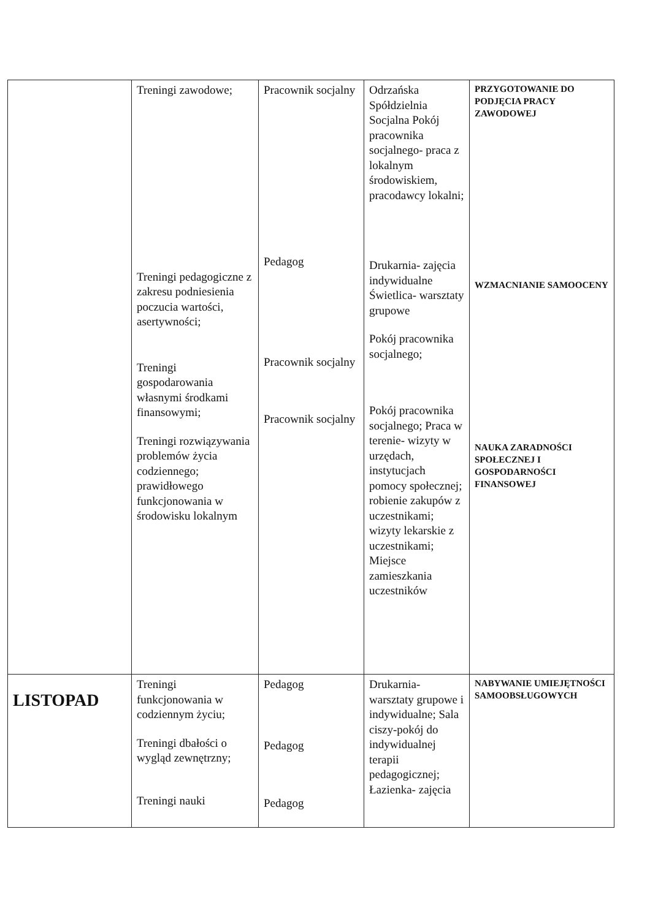| | Treningi zawodowe; Treningi pedagogiczne z zakresu podniesienia poczucia wartości, asertywności; Treningi gospodarowania własnymi środkami finansowymi; Treningi rozwiązywania problemów życia codziennego; prawidłowego funkcjonowania w środowisku lokalnym | Pracownik socjalny Pedagog Pracownik socjalny Pracownik socjalny | Odrzańska Spółdzielnia Socjalna Pokój pracownika socjalnego- praca z lokalnym środowiskiem, pracodawcy lokalni; Drukarnia- zajęcia indywidualne Świetlica- warsztaty grupowe Pokój pracownika socjalnego; Pokój pracownika socjalnego; Praca w terenie- wizyty w urzędach, instytucjach pomocy społecznej; robienie zakupów z uczestnikami; wizyty lekarskie z uczestnikami; Miejsce zamieszkania uczestników | PRZYGOTOWANIE DO PODJĘCIA PRACY ZAWODOWEJ WZMACNIANIE SAMOOCENY NAUKA ZARADNOŚCI SPOŁECZNEJ I GOSPODARNOŚCI FINANSOWEJ |
| LISTOPAD | Treningi funkcjonowania w codziennym życiu; Treningi dbałości o wygląd zewnętrzny; Treningi nauki | Pedagog Pedagog Pedagog | Drukarnia- warsztaty grupowe i indywidualne; Sala ciszy-pokój do indywidualnej terapii pedagogicznej; Łazienka- zajęcia | NABYWANIE UMIEJĘTNOŚCI SAMOOBSŁUGOWYCH |